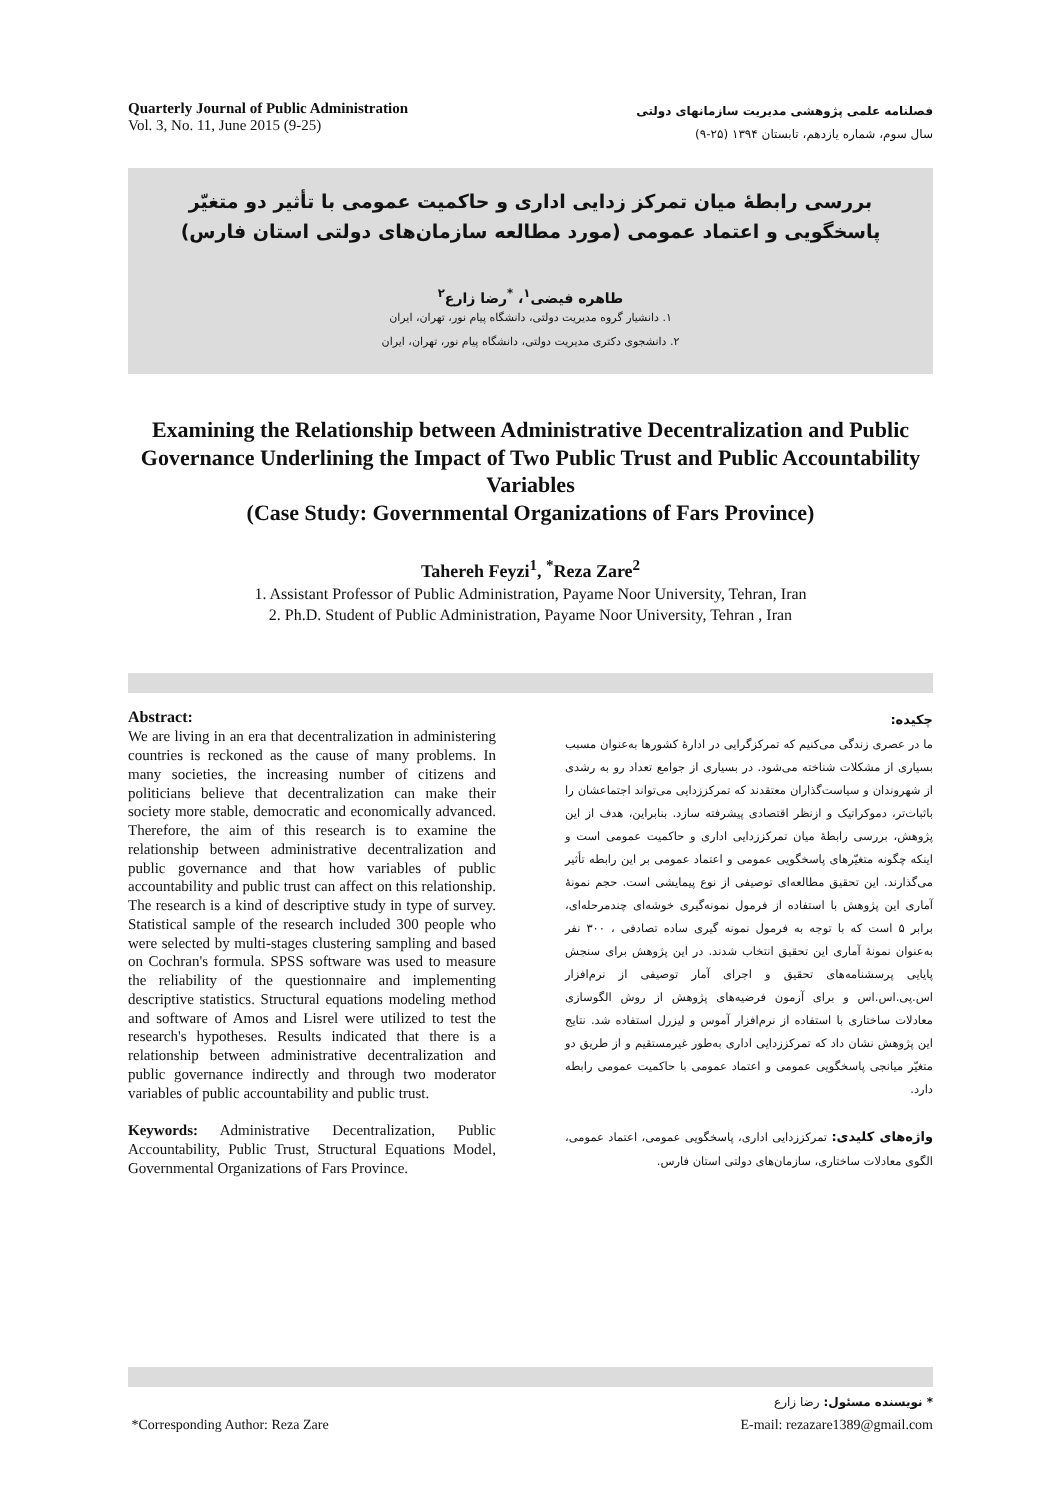Quarterly Journal of Public Administration
Vol. 3, No. 11, June 2015 (9-25)
فصلنامه علمی پژوهشی مدیریت سازمانهای دولتی
سال سوم، شماره یازدهم، تابستان ۱۳۹۴ (۲۵-۹)
بررسی رابطۀ میان تمرکز زدایی اداری و حاکمیت عمومی با تأثیر دو متغیّر پاسخگویی و اعتماد عمومی (مورد مطالعه سازمان‌های دولتی استان فارس)
طاهره فیضی<sup>۱</sup>، <sup>*</sup>رضا زارع<sup>۲</sup>
۱. دانشیار گروه مدیریت دولتی، دانشگاه پیام نور، تهران، ایران
۲. دانشجوی دکتری مدیریت دولتی، دانشگاه پیام نور، تهران، ایران
Examining the Relationship between Administrative Decentralization and Public Governance Underlining the Impact of Two Public Trust and Public Accountability Variables
(Case Study: Governmental Organizations of Fars Province)
Tahereh Feyzi<sup>1</sup>, <sup>*</sup>Reza Zare<sup>2</sup>
1. Assistant Professor of Public Administration, Payame Noor University, Tehran, Iran
2. Ph.D. Student of Public Administration, Payame Noor University, Tehran , Iran
Abstract:
We are living in an era that decentralization in administering countries is reckoned as the cause of many problems. In many societies, the increasing number of citizens and politicians believe that decentralization can make their society more stable, democratic and economically advanced. Therefore, the aim of this research is to examine the relationship between administrative decentralization and public governance and that how variables of public accountability and public trust can affect on this relationship. The research is a kind of descriptive study in type of survey. Statistical sample of the research included 300 people who were selected by multi-stages clustering sampling and based on Cochran's formula. SPSS software was used to measure the reliability of the questionnaire and implementing descriptive statistics. Structural equations modeling method and software of Amos and Lisrel were utilized to test the research's hypotheses. Results indicated that there is a relationship between administrative decentralization and public governance indirectly and through two moderator variables of public accountability and public trust.
Keywords: Administrative Decentralization, Public Accountability, Public Trust, Structural Equations Model, Governmental Organizations of Fars Province.
چکیده:
ما در عصری زندگی می‌کنیم که تمرکزگرایی در ادارۀ کشورها به‌عنوان مسبب بسیاری از مشکلات شناخته می‌شود. در بسیاری از جوامع تعداد رو به رشدی از شهروندان و سیاست‌گذاران معتقدند که تمرکززدایی می‌تواند اجتماعشان را باثبات‌تر، دموکراتیک و ازنظر اقتصادی پیشرفته سازد. بنابراین، هدف از این پژوهش، بررسی رابطۀ میان تمرکززدایی اداری و حاکمیت عمومی است و اینکه چگونه متغیّرهای پاسخگویی عمومی و اعتماد عمومی بر این رابطه تأثیر می‌گذارند. این تحقیق مطالعه‌ای توصیفی از نوع پیمایشی است. حجم نمونۀ آماری این پژوهش با استفاده از فرمول نمونه‌گیری خوشه‌ای چندمرحله‌ای، برابر ۵ است که با توجه به فرمول نمونه گیری ساده تصادفی ، ۳۰۰ نفر به‌عنوان نمونۀ آماری این تحقیق انتخاب شدند. در این پژوهش برای سنجش پایایی پرسشنامه‌های تحقیق و اجرای آمار توصیفی از نرم‌افزار اس.پی.اس.اس و برای آزمون فرضیه‌های پژوهش از روش الگوسازی معادلات ساختاری با استفاده از نرم‌افزار آموس و لیزرل استفاده شد. نتایج این پژوهش نشان داد که تمرکززدایی اداری به‌طور غیرمستقیم و از طریق دو متغیّر میانجی پاسخگویی عمومی و اعتماد عمومی با حاکمیت عمومی رابطه دارد.
واژه‌های کلیدی: تمرکززدایی اداری، پاسخگویی عمومی، اعتماد عمومی، الگوی معادلات ساختاری، سازمان‌های دولتی استان فارس.
* نویسنده مسئول: رضا زارع
*Corresponding Author: Reza Zare
E-mail: rezazare1389@gmail.com